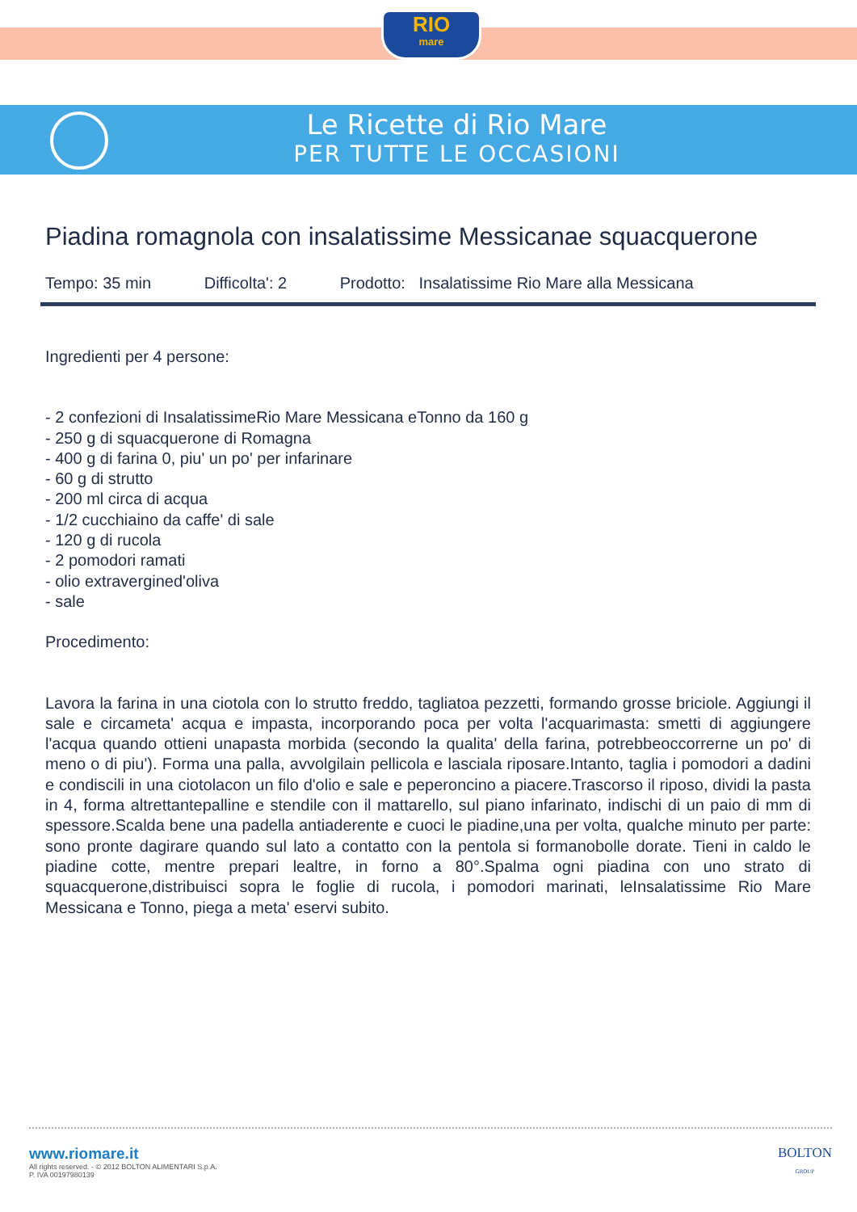RIO
mare
Le Ricette di Rio Mare
PER TUTTE LE OCCASIONI
Piadina romagnola con insalatissime Messicanae squacquerone
Tempo: 35 min Difficolta': 2 Prodotto: Insalatissime Rio Mare alla Messicana
Ingredienti per 4 persone:
- 2 confezioni di InsalatissimeRio Mare Messicana eTonno da 160 g
- 250 g di squacquerone di Romagna
- 400 g di farina 0, piu' un po' per infarinare
- 60 g di strutto
- 200 ml circa di acqua
- 1/2 cucchiaino da caffe' di sale
- 120 g di rucola
- 2 pomodori ramati
- olio extravergined'oliva
- sale
Procedimento:
Lavora la farina in una ciotola con lo strutto freddo, tagliatoa pezzetti, formando grosse briciole. Aggiungi il sale e circameta' acqua e impasta, incorporando poca per volta l'acquarimasta: smetti di aggiungere l'acqua quando ottieni unapasta morbida (secondo la qualita' della farina, potrebbeoccorrerne un po' di meno o di piu'). Forma una palla, avvolgilain pellicola e lasciala riposare.Intanto, taglia i pomodori a dadini e condiscili in una ciotolacon un filo d'olio e sale e peperoncino a piacere.Trascorso il riposo, dividi la pasta in 4, forma altrettantepalline e stendile con il mattarello, sul piano infarinato, indischi di un paio di mm di spessore.Scalda bene una padella antiaderente e cuoci le piadine,una per volta, qualche minuto per parte: sono pronte dagirare quando sul lato a contatto con la pentola si formanobolle dorate. Tieni in caldo le piadine cotte, mentre prepari lealtre, in forno a 80°.Spalma ogni piadina con uno strato di squacquerone,distribuisci sopra le foglie di rucola, i pomodori marinati, leInsalatissime Rio Mare Messicana e Tonno, piega a meta' eservi subito.
www.riomare.it
All rights reserved. - © 2012 BOLTON ALIMENTARI S.p.A.
P. IVA 00197980139
BOLTON
GROUP